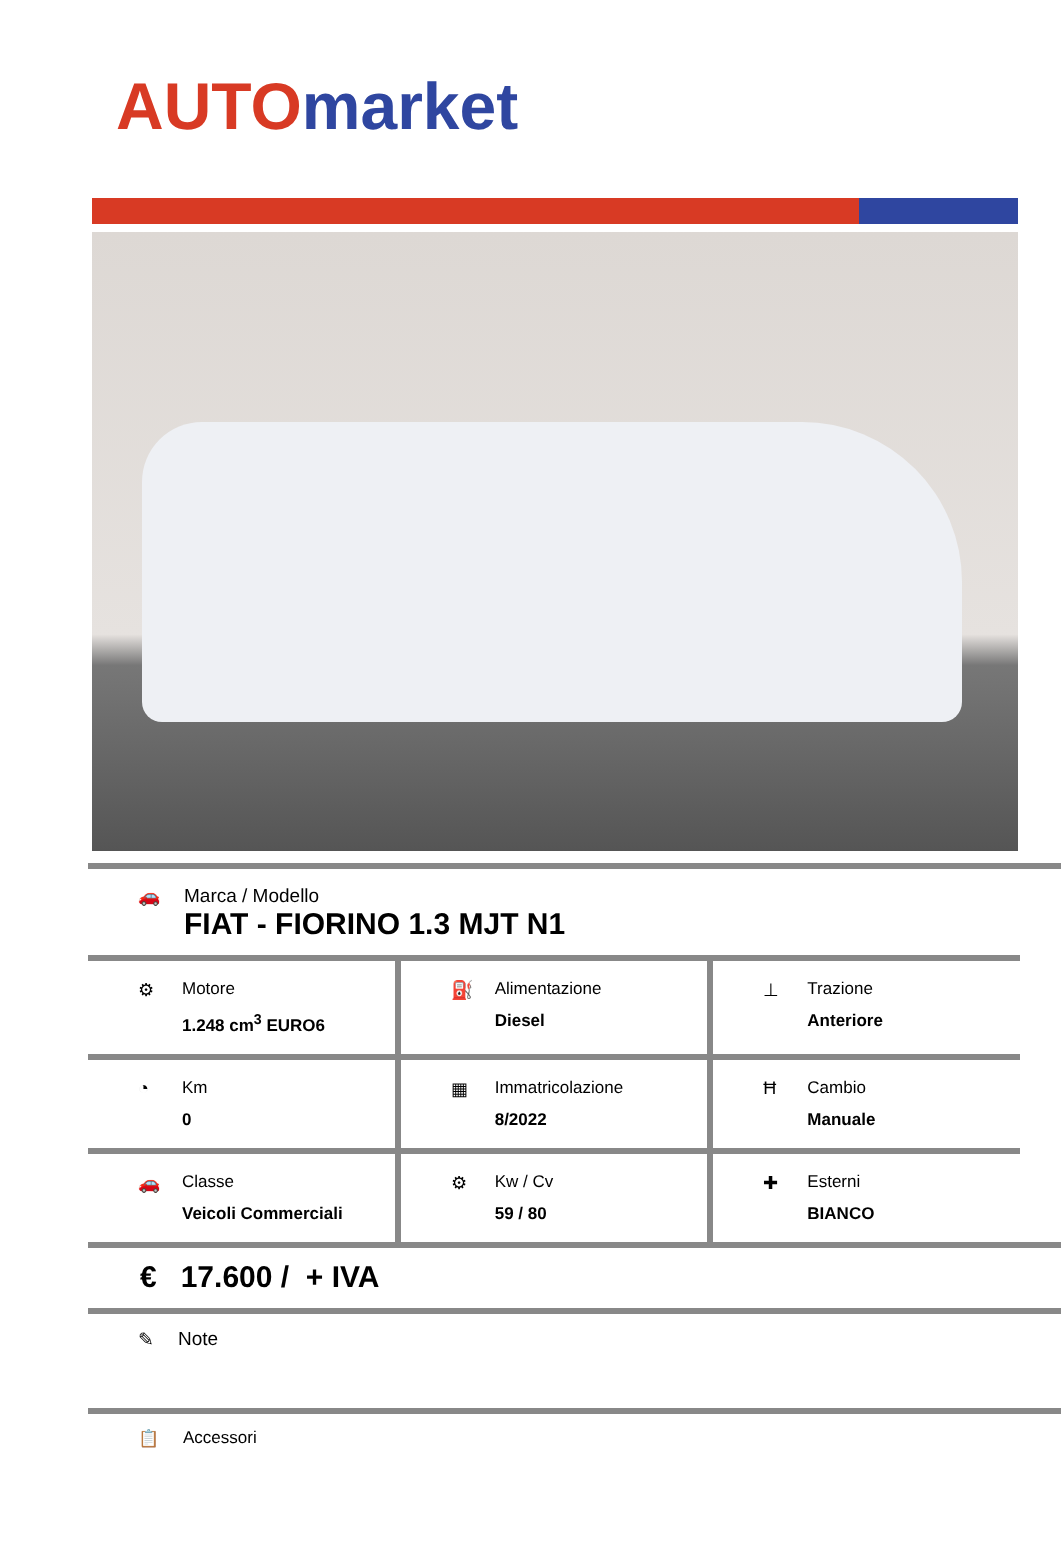AUTO market
🚗 Marca / Modello
FIAT - FIORINO 1.3 MJT N1
⚙ Motore
1.248 cm<sup>3</sup> EURO6
⛽ Alimentazione
Diesel
⊥ Trazione
Anteriore
◔ Km
0
▦ Immatricolazione
8/2022
Ħ Cambio
Manuale
🚗 Classe
Veicoli Commerciali
⚙ Kw / Cv
59 / 80
✚ Esterni
BIANCO
€ 17.600 / + IVA
✎ Note
📋 Accessori